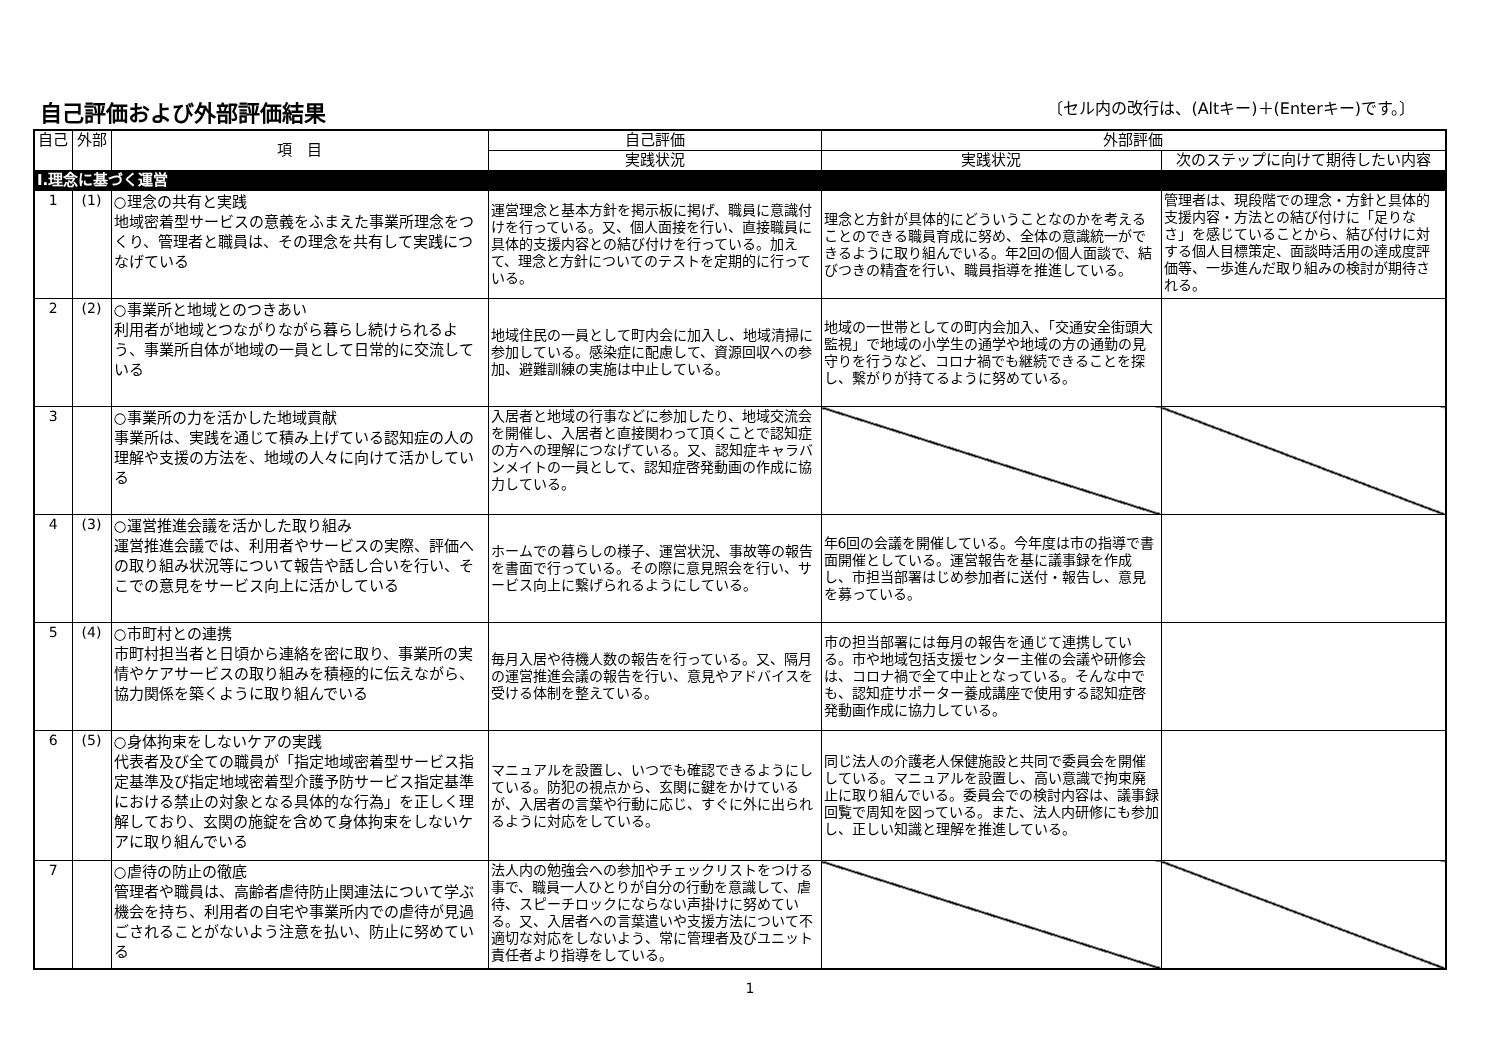自己評価および外部評価結果
〔セル内の改行は、(Altキー)＋(Enterキー)です。〕
| 自己 | 外部 | 項 目 | 自己評価 | 外部評価 | |
| --- | --- | --- | --- | --- | --- |
| | | | 実践状況 | 実践状況 | 次のステップに向けて期待したい内容 |
| Ⅰ.理念に基づく運営 | | | | | |
| 1 | (1) | ○理念の共有と実践 地域密着型サービスの意義をふまえた事業所理念をつくり、管理者と職員は、その理念を共有して実践につなげている | 運営理念と基本方針を掲示板に掲げ、職員に意識付けを行っている。又、個人面接を行い、直接職員に具体的支援内容との結び付けを行っている。加えて、理念と方針についてのテストを定期的に行っている。 | 理念と方針が具体的にどういうことなのかを考えることのできる職員育成に努め、全体の意識統一ができるように取り組んでいる。年2回の個人面談で、結びつきの精査を行い、職員指導を推進している。 | 管理者は、現段階での理念・方針と具体的支援内容・方法との結び付けに「足りなさ」を感じていることから、結び付けに対する個人目標策定、面談時活用の達成度評価等、一歩進んだ取り組みの検討が期待される。 |
| 2 | (2) | ○事業所と地域とのつきあい 利用者が地域とつながりながら暮らし続けられるよう、事業所自体が地域の一員として日常的に交流している | 地域住民の一員として町内会に加入し、地域清掃に参加している。感染症に配慮して、資源回収への参加、避難訓練の実施は中止している。 | 地域の一世帯としての町内会加入、「交通安全街頭大監視」で地域の小学生の通学や地域の方の通勤の見守りを行うなど、コロナ禍でも継続できることを探し、繋がりが持てるように努めている。 | |
| 3 | | ○事業所の力を活かした地域貢献 事業所は、実践を通じて積み上げている認知症の人の理解や支援の方法を、地域の人々に向けて活かしている | 入居者と地域の行事などに参加したり、地域交流会を開催し、入居者と直接関わって頂くことで認知症の方への理解につなげている。又、認知症キャラバンメイトの一員として、認知症啓発動画の作成に協力している。 | | |
| 4 | (3) | ○運営推進会議を活かした取り組み 運営推進会議では、利用者やサービスの実際、評価への取り組み状況等について報告や話し合いを行い、そこでの意見をサービス向上に活かしている | ホームでの暮らしの様子、運営状況、事故等の報告を書面で行っている。その際に意見照会を行い、サービス向上に繋げられるようにしている。 | 年6回の会議を開催している。今年度は市の指導で書面開催としている。運営報告を基に議事録を作成し、市担当部署はじめ参加者に送付・報告し、意見を募っている。 | |
| 5 | (4) | ○市町村との連携 市町村担当者と日頃から連絡を密に取り、事業所の実情やケアサービスの取り組みを積極的に伝えながら、協力関係を築くように取り組んでいる | 毎月入居や待機人数の報告を行っている。又、隔月の運営推進会議の報告を行い、意見やアドバイスを受ける体制を整えている。 | 市の担当部署には毎月の報告を通じて連携している。市や地域包括支援センター主催の会議や研修会は、コロナ禍で全て中止となっている。そんな中でも、認知症サポーター養成講座で使用する認知症啓発動画作成に協力している。 | |
| 6 | (5) | ○身体拘束をしないケアの実践 代表者及び全ての職員が「指定地域密着型サービス指定基準及び指定地域密着型介護予防サービス指定基準における禁止の対象となる具体的な行為」を正しく理解しており、玄関の施錠を含めて身体拘束をしないケアに取り組んでいる | マニュアルを設置し、いつでも確認できるようにしている。防犯の視点から、玄関に鍵をかけているが、入居者の言葉や行動に応じ、すぐに外に出られるように対応をしている。 | 同じ法人の介護老人保健施設と共同で委員会を開催している。マニュアルを設置し、高い意識で拘束廃止に取り組んでいる。委員会での検討内容は、議事録回覧で周知を図っている。また、法人内研修にも参加し、正しい知識と理解を推進している。 | |
| 7 | | ○虐待の防止の徹底 管理者や職員は、高齢者虐待防止関連法について学ぶ機会を持ち、利用者の自宅や事業所内での虐待が見過ごされることがないよう注意を払い、防止に努めている | 法人内の勉強会への参加やチェックリストをつける事で、職員一人ひとりが自分の行動を意識して、虐待、スピーチロックにならない声掛けに努めている。又、入居者への言葉遣いや支援方法について不適切な対応をしないよう、常に管理者及びユニット責任者より指導をしている。 | | |
1